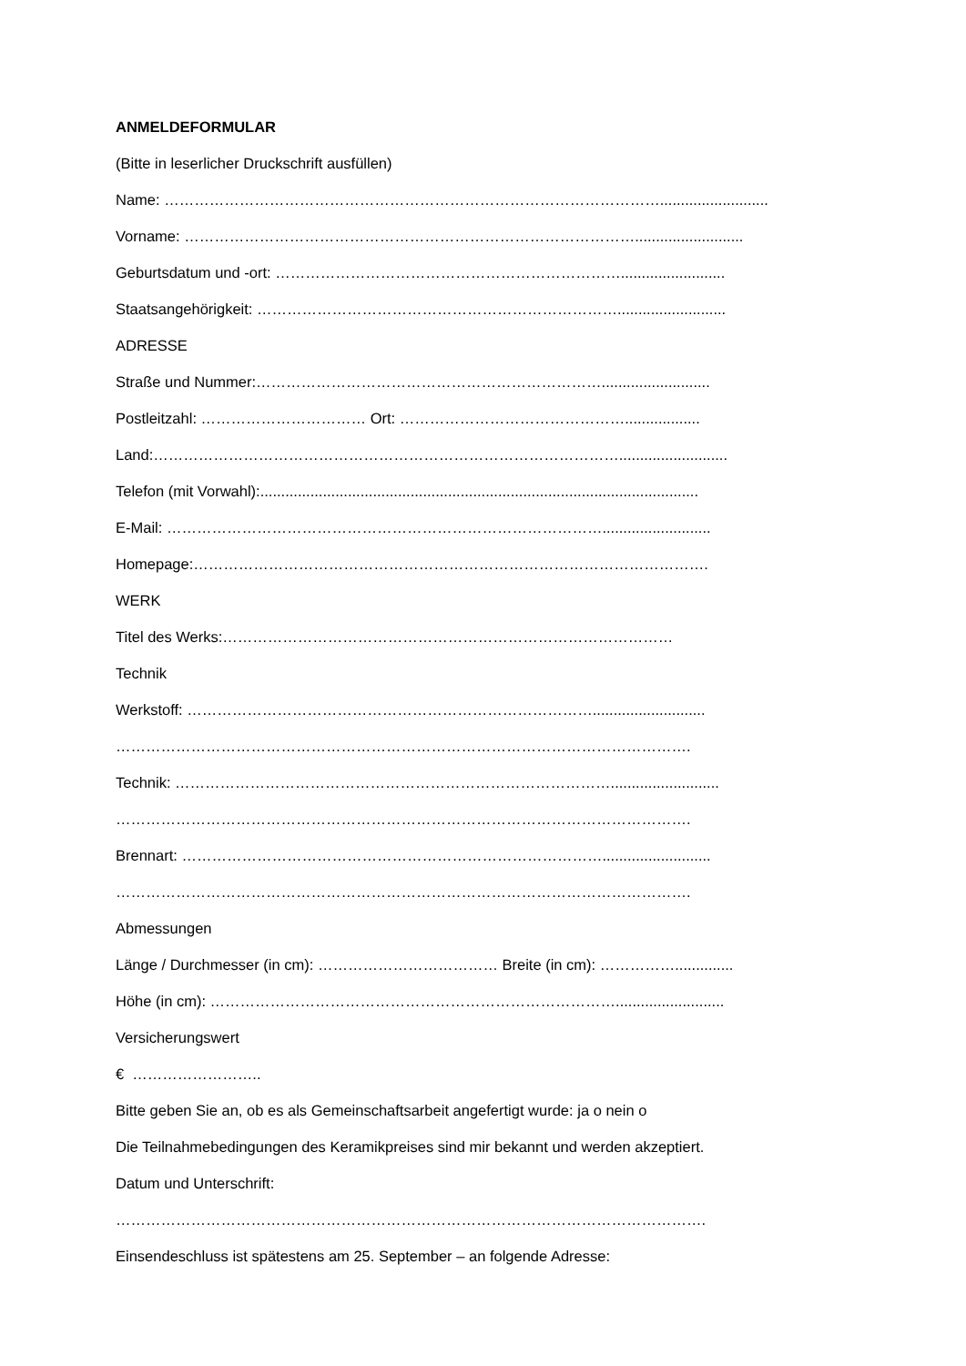ANMELDEFORMULAR
(Bitte in leserlicher Druckschrift ausfüllen)
Name: ………………………………………………………………………………………..........................
Vorname: ………………………………………………………………………………..........................
Geburtsdatum und -ort: …………………………………………………………….........................
Staatsangehörigkeit: ………………………………………………………………..........................
ADRESSE
Straße und Nummer:……………………………………………………………..........................
Postleitzahl: …………………………… Ort: ………………………………………..................
Land:…………………………………………………………………………………..........................
Telefon (mit Vorwahl):.........................................................................................................
E-Mail: ……………………………………………………………………………..........................
Homepage:………………………………………………………………………………………….
WERK
Titel des Werks:………………………………………………………………………………
Technik
Werkstoff: ………………………………………………………………………...........................
…………………………………………………………………………………………………….
Technik: ……………………………………………………………………………..........................
…………………………………………………………………………………………………….
Brennart: …………………………………………………………………………..........................
…………………………………………………………………………………………………….
Abmessungen
Länge / Durchmesser (in cm): ……………………………… Breite (in cm): ……………..............
Höhe (in cm): ………………………………………………………………………..........................
Versicherungswert
€ ……………………..
Bitte geben Sie an, ob es als Gemeinschaftsarbeit angefertigt wurde: ja o nein o
Die Teilnahmebedingungen des Keramikpreises sind mir bekannt und werden akzeptiert.
Datum und Unterschrift:
……………………………………………………………………………………………………….
Einsendeschluss ist spätestens am 25. September – an folgende Adresse: